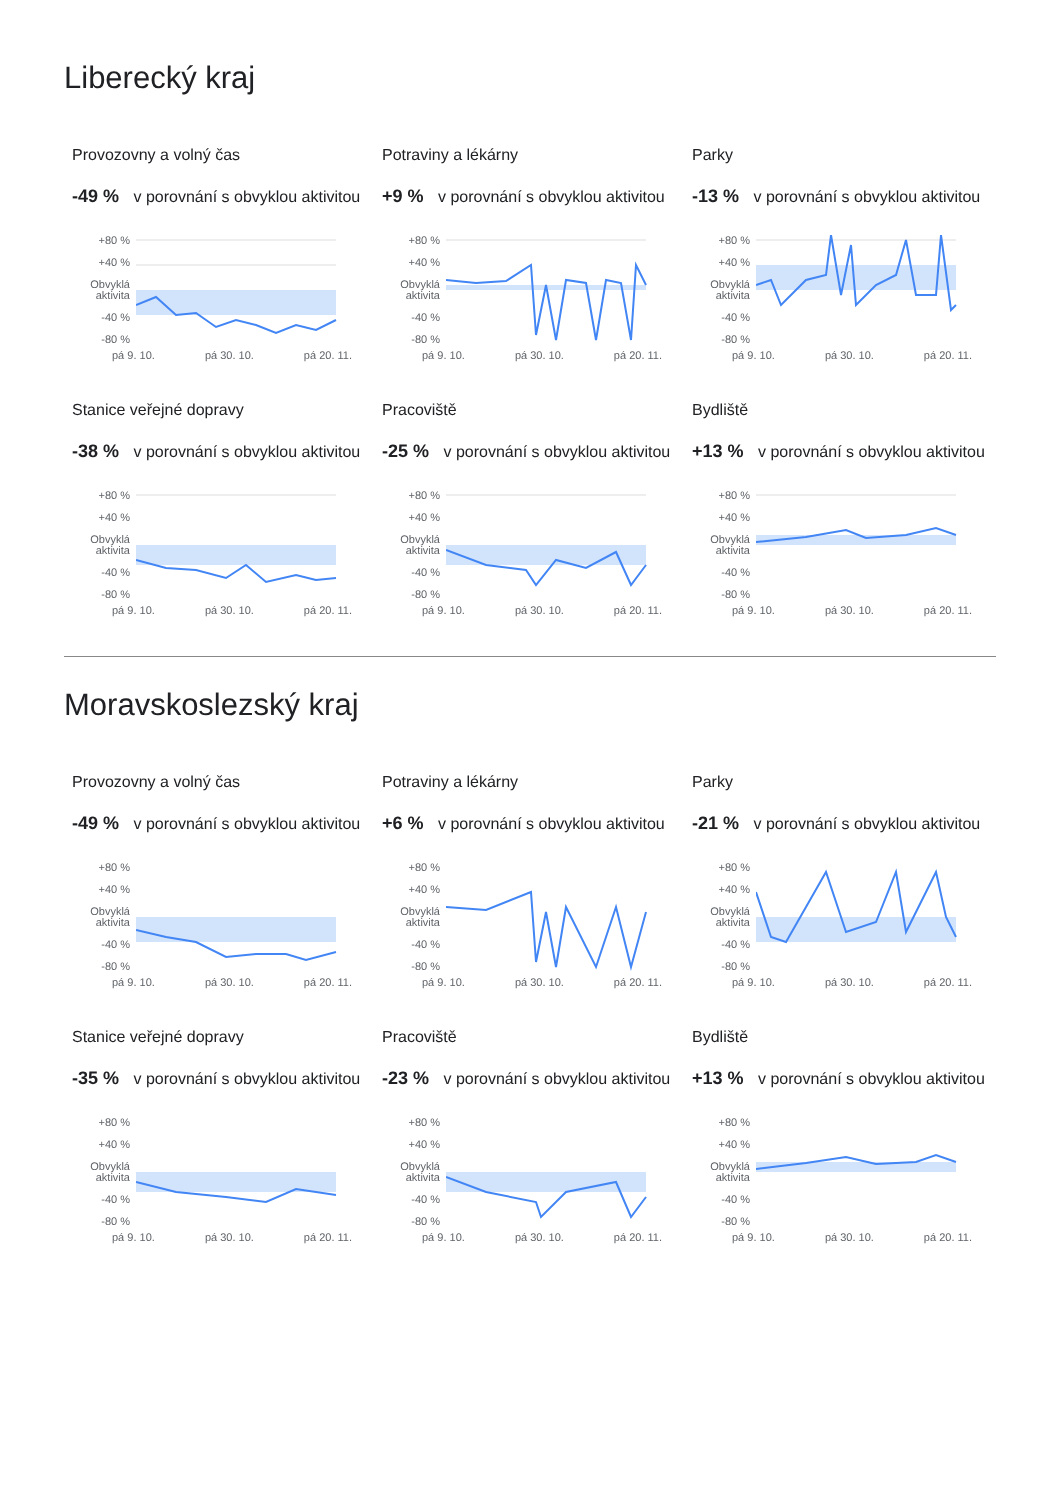Liberecký kraj
Provozovny a volný čas
-49 % v porovnání s obvyklou aktivitou
Potraviny a lékárny
+9 % v porovnání s obvyklou aktivitou
Parky
-13 % v porovnání s obvyklou aktivitou
+80 %
+40 %
Obvyklá aktivita
-40 %
-80 %
pá 9. 10. pá 30. 10. pá 20. 11.
+80 %
+40 %
Obvyklá aktivita
-40 %
-80 %
pá 9. 10. pá 30. 10. pá 20. 11.
+80 %
+40 %
Obvyklá aktivita
-40 %
-80 %
pá 9. 10. pá 30. 10. pá 20. 11.
Stanice veřejné dopravy
-38 % v porovnání s obvyklou aktivitou
Pracoviště
-25 % v porovnání s obvyklou aktivitou
Bydliště
+13 % v porovnání s obvyklou aktivitou
+80 %
+40 %
Obvyklá aktivita
-40 %
-80 %
pá 9. 10. pá 30. 10. pá 20. 11.
+80 %
+40 %
Obvyklá aktivita
-40 %
-80 %
pá 9. 10. pá 30. 10. pá 20. 11.
+80 %
+40 %
Obvyklá aktivita
-40 %
-80 %
pá 9. 10. pá 30. 10. pá 20. 11.
Moravskoslezský kraj
Provozovny a volný čas
-49 % v porovnání s obvyklou aktivitou
Potraviny a lékárny
+6 % v porovnání s obvyklou aktivitou
Parky
-21 % v porovnání s obvyklou aktivitou
+80 %
+40 %
Obvyklá aktivita
-40 %
-80 %
pá 9. 10. pá 30. 10. pá 20. 11.
+80 %
+40 %
Obvyklá aktivita
-40 %
-80 %
pá 9. 10. pá 30. 10. pá 20. 11.
+80 %
+40 %
Obvyklá aktivita
-40 %
-80 %
pá 9. 10. pá 30. 10. pá 20. 11.
Stanice veřejné dopravy
-35 % v porovnání s obvyklou aktivitou
Pracoviště
-23 % v porovnání s obvyklou aktivitou
Bydliště
+13 % v porovnání s obvyklou aktivitou
+80 %
+40 %
Obvyklá aktivita
-40 %
-80 %
pá 9. 10. pá 30. 10. pá 20. 11.
+80 %
+40 %
Obvyklá aktivita
-40 %
-80 %
pá 9. 10. pá 30. 10. pá 20. 11.
+80 %
+40 %
Obvyklá aktivita
-40 %
-80 %
pá 9. 10. pá 30. 10. pá 20. 11.